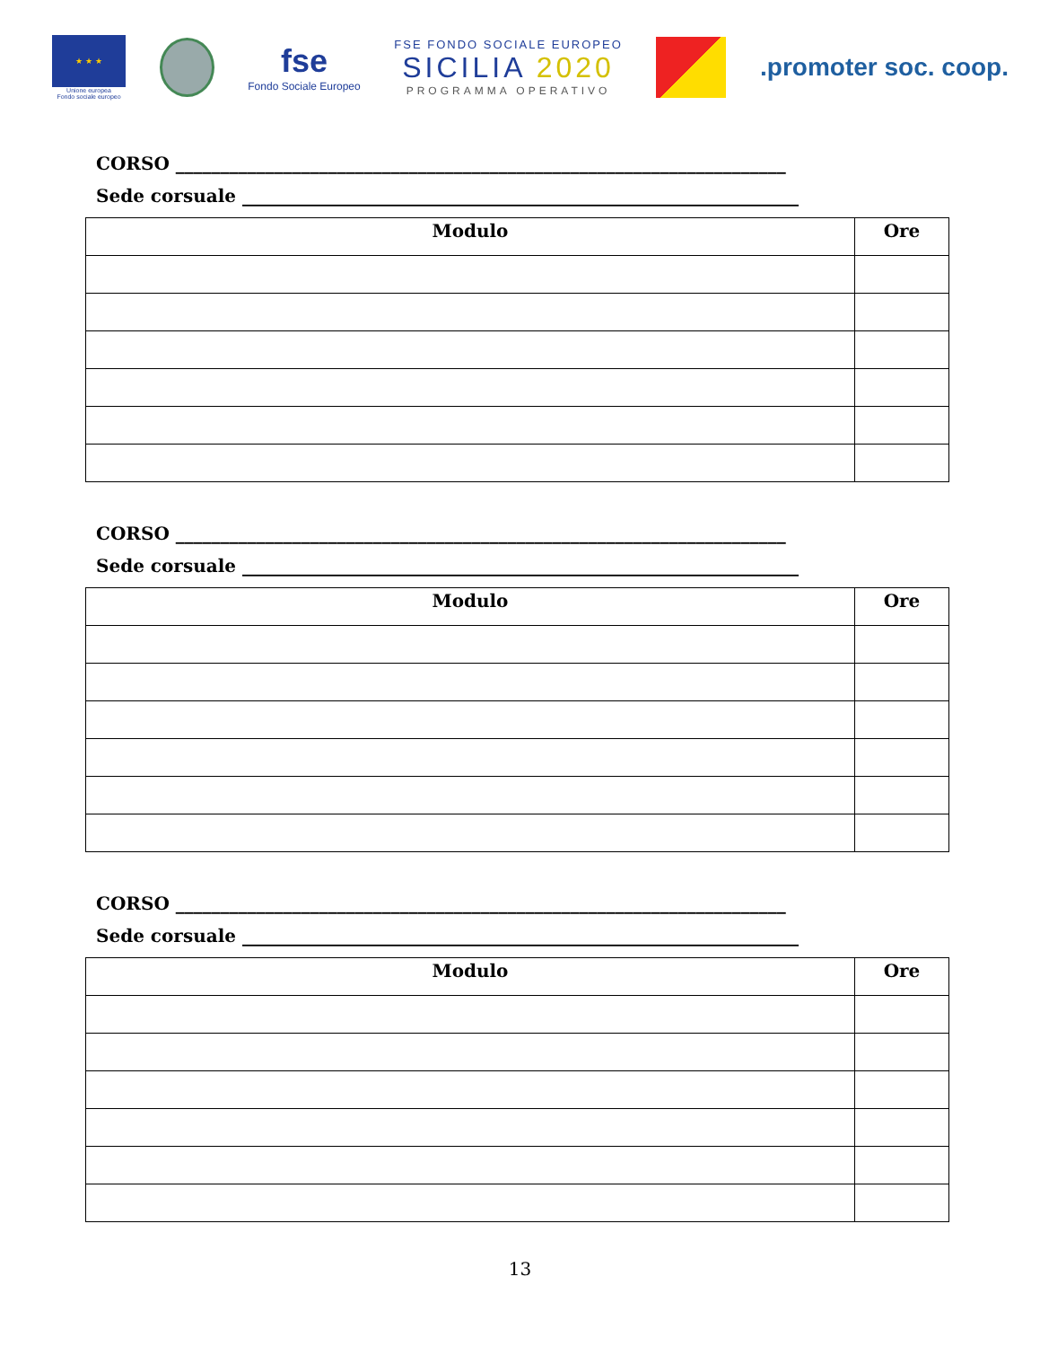★ ★ ★
Unione europea
Fondo sociale europeo
fse
Fondo Sociale Europeo
FSE FONDO SOCIALE EUROPEO
SICILIA 2020
PROGRAMMA OPERATIVO
.promoter soc. coop.
CORSO ____________________________________________________________________
Sede corsuale ______________________________________________________________
| Modulo | Ore |
| --- | --- |
CORSO ____________________________________________________________________
Sede corsuale ______________________________________________________________
| Modulo | Ore |
| --- | --- |
CORSO ____________________________________________________________________
Sede corsuale ______________________________________________________________
| Modulo | Ore |
| --- | --- |
13